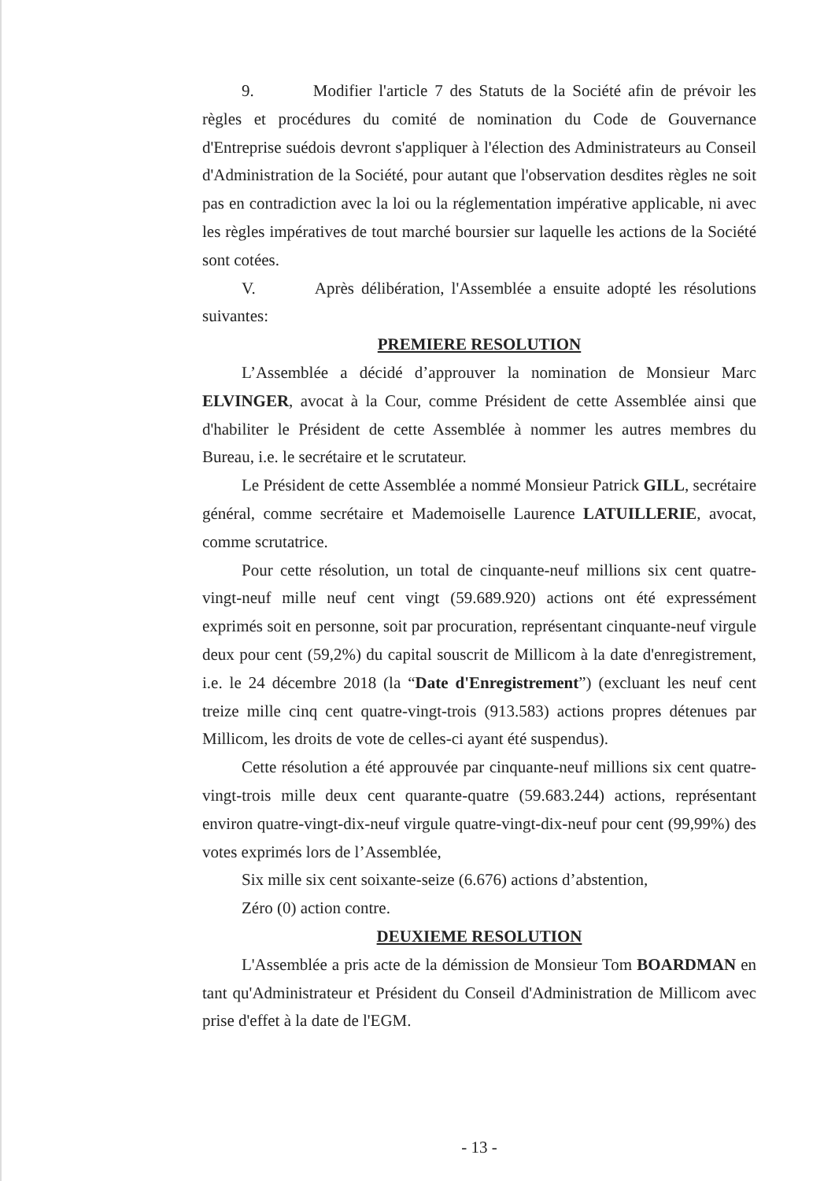9. Modifier l'article 7 des Statuts de la Société afin de prévoir les règles et procédures du comité de nomination du Code de Gouvernance d'Entreprise suédois devront s'appliquer à l'élection des Administrateurs au Conseil d'Administration de la Société, pour autant que l'observation desdites règles ne soit pas en contradiction avec la loi ou la réglementation impérative applicable, ni avec les règles impératives de tout marché boursier sur laquelle les actions de la Société sont cotées.
V. Après délibération, l'Assemblée a ensuite adopté les résolutions suivantes:
PREMIERE RESOLUTION
L’Assemblée a décidé d’approuver la nomination de Monsieur Marc ELVINGER, avocat à la Cour, comme Président de cette Assemblée ainsi que d'habiliter le Président de cette Assemblée à nommer les autres membres du Bureau, i.e. le secrétaire et le scrutateur.
Le Président de cette Assemblée a nommé Monsieur Patrick GILL, secrétaire général, comme secrétaire et Mademoiselle Laurence LATUILLERIE, avocat, comme scrutatrice.
Pour cette résolution, un total de cinquante-neuf millions six cent quatre-vingt-neuf mille neuf cent vingt (59.689.920) actions ont été expressément exprimés soit en personne, soit par procuration, représentant cinquante-neuf virgule deux pour cent (59,2%) du capital souscrit de Millicom à la date d'enregistrement, i.e. le 24 décembre 2018 (la “Date d'Enregistrement”) (excluant les neuf cent treize mille cinq cent quatre-vingt-trois (913.583) actions propres détenues par Millicom, les droits de vote de celles-ci ayant été suspendus).
Cette résolution a été approuvée par cinquante-neuf millions six cent quatre-vingt-trois mille deux cent quarante-quatre (59.683.244) actions, représentant environ quatre-vingt-dix-neuf virgule quatre-vingt-dix-neuf pour cent (99,99%) des votes exprimés lors de l’Assemblée,
Six mille six cent soixante-seize (6.676) actions d’abstention,
Zéro (0) action contre.
DEUXIEME RESOLUTION
L'Assemblée a pris acte de la démission de Monsieur Tom BOARDMAN en tant qu'Administrateur et Président du Conseil d'Administration de Millicom avec prise d'effet à la date de l'EGM.
- 13 -